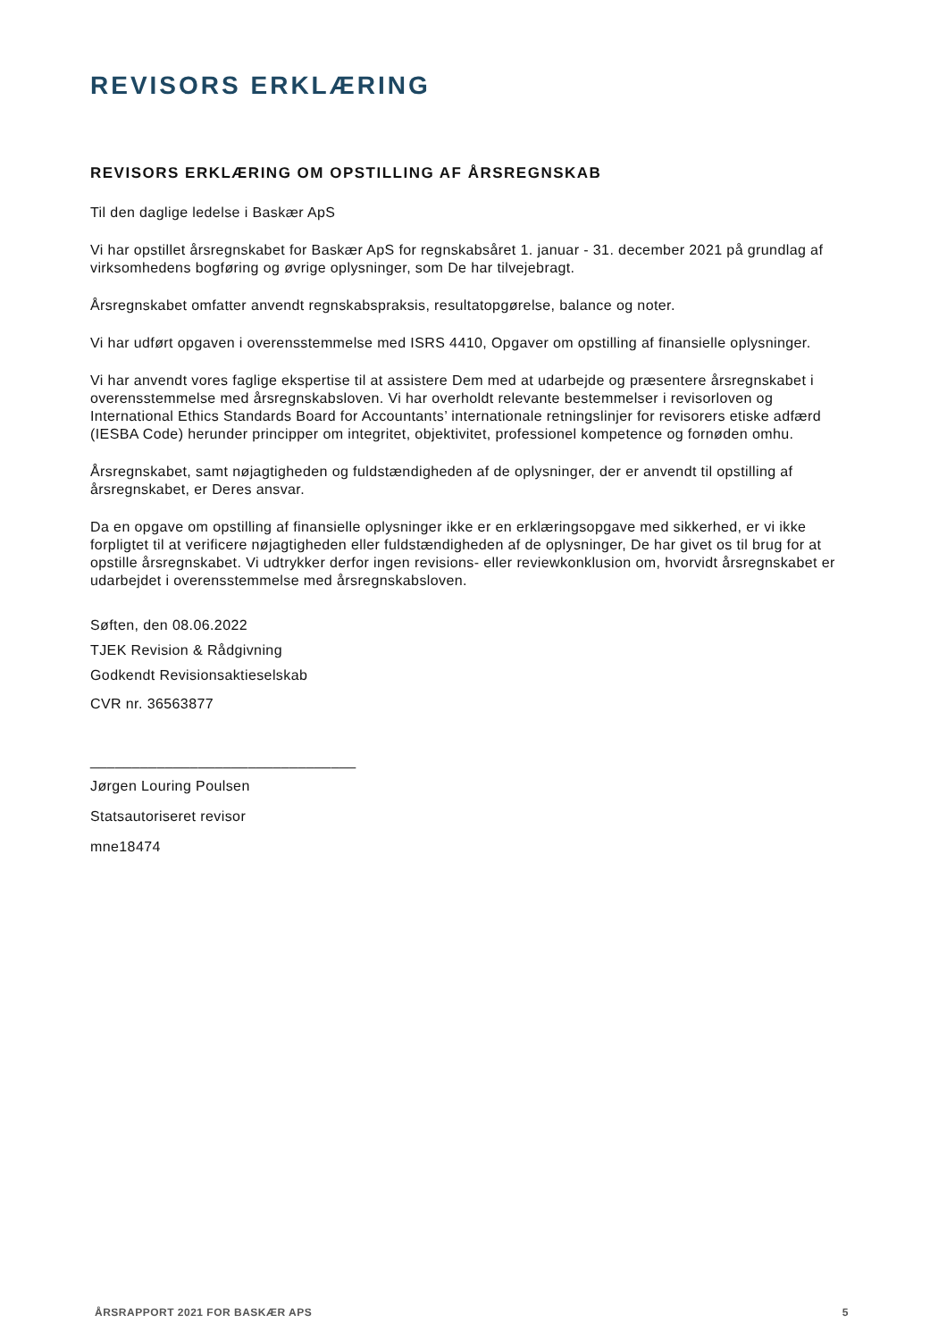REVISORS ERKLÆRING
REVISORS ERKLÆRING OM OPSTILLING AF ÅRSREGNSKAB
Til den daglige ledelse i Baskær ApS
Vi har opstillet årsregnskabet for Baskær ApS for regnskabsåret 1. januar - 31. december 2021 på grundlag af virksomhedens bogføring og øvrige oplysninger, som De har tilvejebragt.
Årsregnskabet omfatter anvendt regnskabspraksis, resultatopgørelse, balance og noter.
Vi har udført opgaven i overensstemmelse med ISRS 4410, Opgaver om opstilling af finansielle oplysninger.
Vi har anvendt vores faglige ekspertise til at assistere Dem med at udarbejde og præsentere årsregnskabet i overensstemmelse med årsregnskabsloven. Vi har overholdt relevante bestemmelser i revisorloven og International Ethics Standards Board for Accountants’ internationale retningslinjer for revisorers etiske adfærd (IESBA Code) herunder principper om integritet, objektivitet, professionel kompetence og fornøden omhu.
Årsregnskabet, samt nøjagtigheden og fuldstændigheden af de oplysninger, der er anvendt til opstilling af årsregnskabet, er Deres ansvar.
Da en opgave om opstilling af finansielle oplysninger ikke er en erklæringsopgave med sikkerhed, er vi ikke forpligtet til at verificere nøjagtigheden eller fuldstændigheden af de oplysninger, De har givet os til brug for at opstille årsregnskabet. Vi udtrykker derfor ingen revisions- eller reviewkonklusion om, hvorvidt årsregnskabet er udarbejdet i overensstemmelse med årsregnskabsloven.
Søften, den 08.06.2022
TJEK Revision & Rådgivning
Godkendt Revisionsaktieselskab
CVR nr. 36563877
________________________________
Jørgen Louring Poulsen
Statsautoriseret revisor
mne18474
ÅRSRAPPORT 2021 FOR BASKÆR APS 5